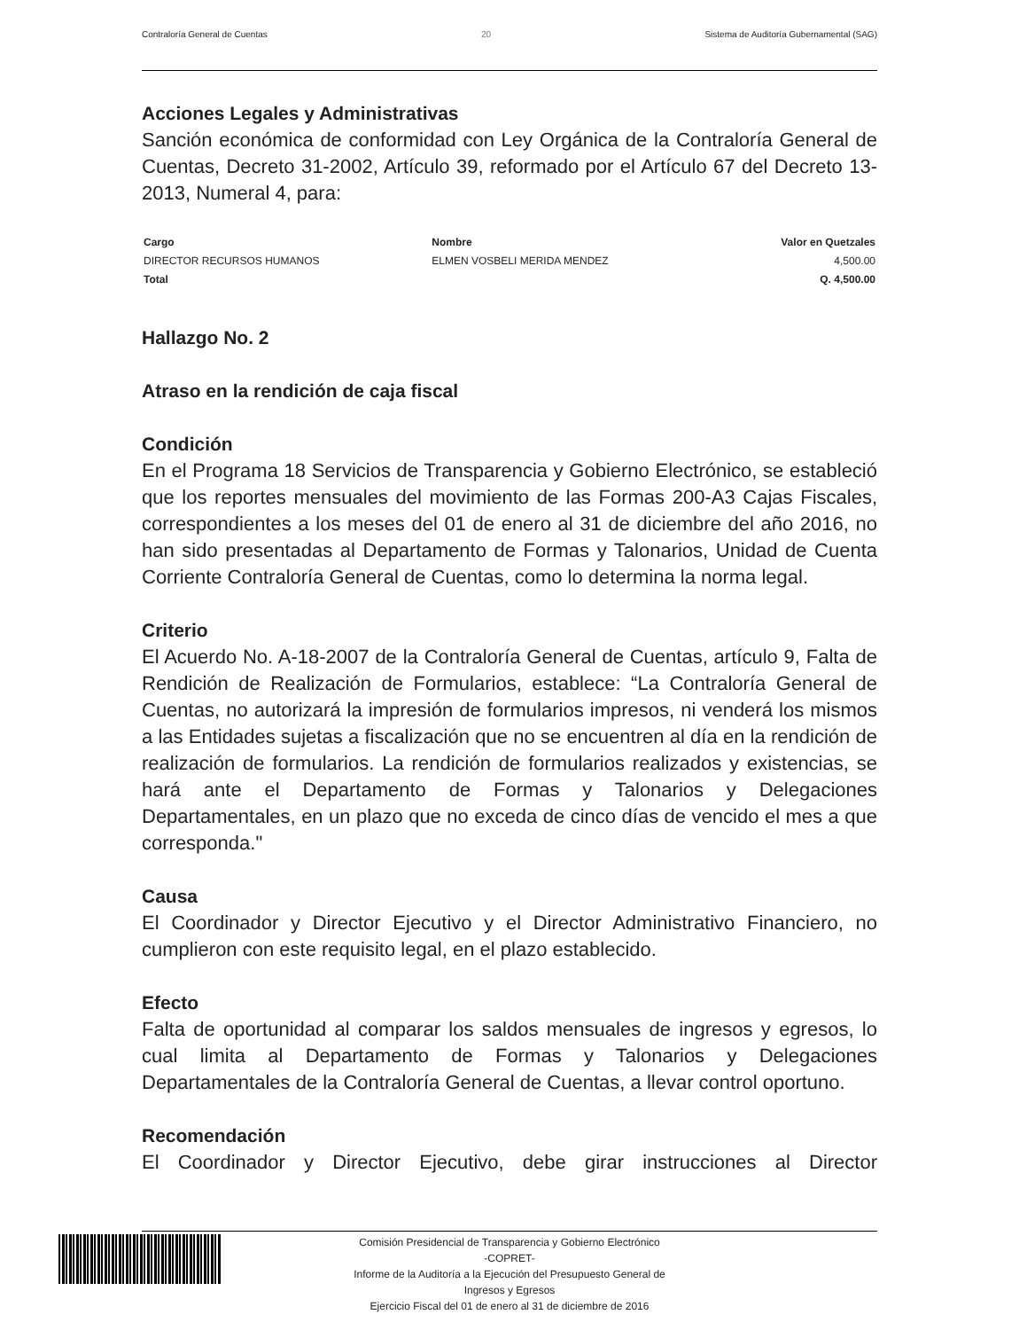Contraloría General de Cuentas 20 Sistema de Auditoría Gubernamental (SAG)
Acciones Legales y Administrativas
Sanción económica de conformidad con Ley Orgánica de la Contraloría General de Cuentas, Decreto 31-2002, Artículo 39, reformado por el Artículo 67 del Decreto 13-2013, Numeral 4, para:
| Cargo | Nombre | Valor en Quetzales |
| --- | --- | --- |
| DIRECTOR RECURSOS HUMANOS | ELMEN VOSBELI MERIDA MENDEZ | 4,500.00 |
| Total | | Q. 4,500.00 |
Hallazgo No. 2
Atraso en la rendición de caja fiscal
Condición
En el Programa 18 Servicios de Transparencia y Gobierno Electrónico, se estableció que los reportes mensuales del movimiento de las Formas 200-A3 Cajas Fiscales, correspondientes a los meses del 01 de enero al 31 de diciembre del año 2016, no han sido presentadas al Departamento de Formas y Talonarios, Unidad de Cuenta Corriente Contraloría General de Cuentas, como lo determina la norma legal.
Criterio
El Acuerdo No. A-18-2007 de la Contraloría General de Cuentas, artículo 9, Falta de Rendición de Realización de Formularios, establece: “La Contraloría General de Cuentas, no autorizará la impresión de formularios impresos, ni venderá los mismos a las Entidades sujetas a fiscalización que no se encuentren al día en la rendición de realización de formularios. La rendición de formularios realizados y existencias, se hará ante el Departamento de Formas y Talonarios y Delegaciones Departamentales, en un plazo que no exceda de cinco días de vencido el mes a que corresponda."
Causa
El Coordinador y Director Ejecutivo y el Director Administrativo Financiero, no cumplieron con este requisito legal, en el plazo establecido.
Efecto
Falta de oportunidad al comparar los saldos mensuales de ingresos y egresos, lo cual limita al Departamento de Formas y Talonarios y Delegaciones Departamentales de la Contraloría General de Cuentas, a llevar control oportuno.
Recomendación
El Coordinador y Director Ejecutivo, debe girar instrucciones al Director
Comisión Presidencial de Transparencia y Gobierno Electrónico
-COPRET-
Informe de la Auditoría a la Ejecución del Presupuesto General de
Ingresos y Egresos
Ejercicio Fiscal del 01 de enero al 31 de diciembre de 2016